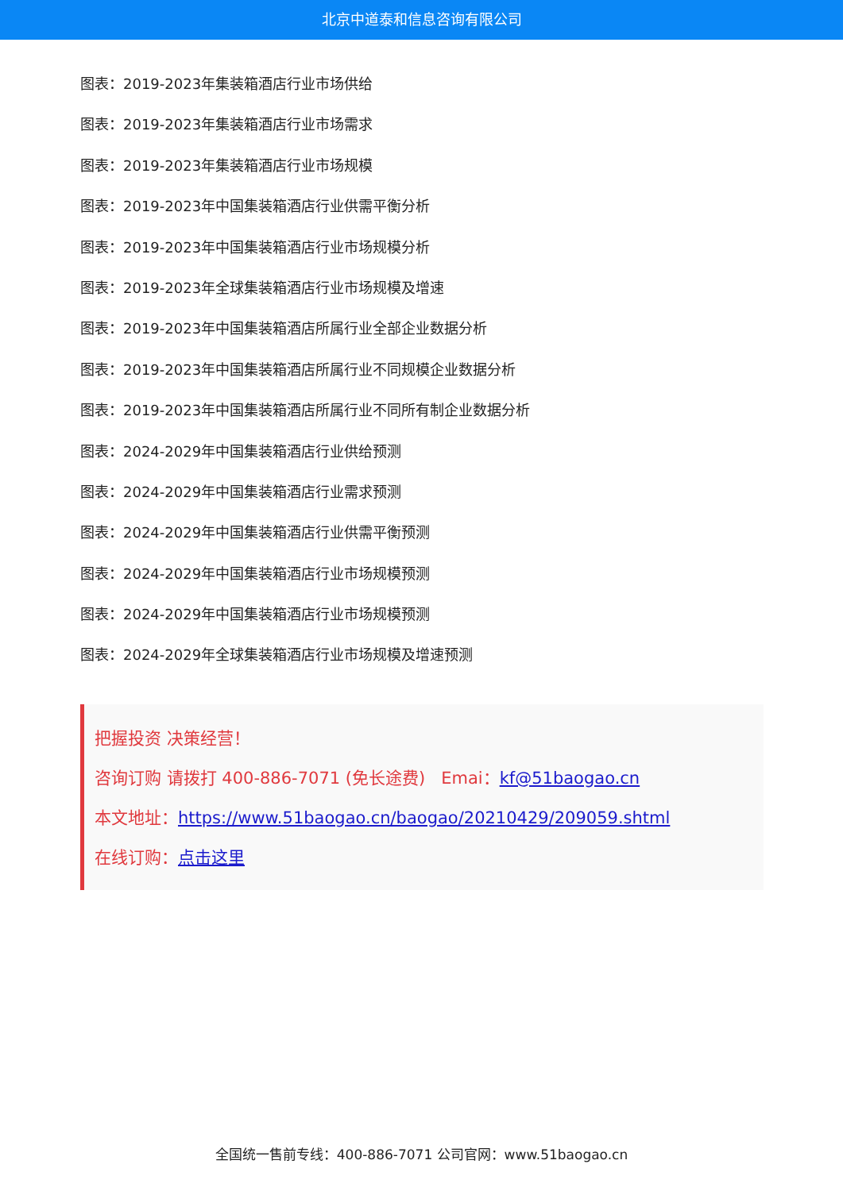北京中道泰和信息咨询有限公司
图表：2019-2023年集装箱酒店行业市场供给
图表：2019-2023年集装箱酒店行业市场需求
图表：2019-2023年集装箱酒店行业市场规模
图表：2019-2023年中国集装箱酒店行业供需平衡分析
图表：2019-2023年中国集装箱酒店行业市场规模分析
图表：2019-2023年全球集装箱酒店行业市场规模及增速
图表：2019-2023年中国集装箱酒店所属行业全部企业数据分析
图表：2019-2023年中国集装箱酒店所属行业不同规模企业数据分析
图表：2019-2023年中国集装箱酒店所属行业不同所有制企业数据分析
图表：2024-2029年中国集装箱酒店行业供给预测
图表：2024-2029年中国集装箱酒店行业需求预测
图表：2024-2029年中国集装箱酒店行业供需平衡预测
图表：2024-2029年中国集装箱酒店行业市场规模预测
图表：2024-2029年中国集装箱酒店行业市场规模预测
图表：2024-2029年全球集装箱酒店行业市场规模及增速预测
把握投资 决策经营！
咨询订购 请拨打 400-886-7071 (免长途费) Emai：kf@51baogao.cn
本文地址：https://www.51baogao.cn/baogao/20210429/209059.shtml
在线订购：点击这里
全国统一售前专线：400-886-7071 公司官网：www.51baogao.cn